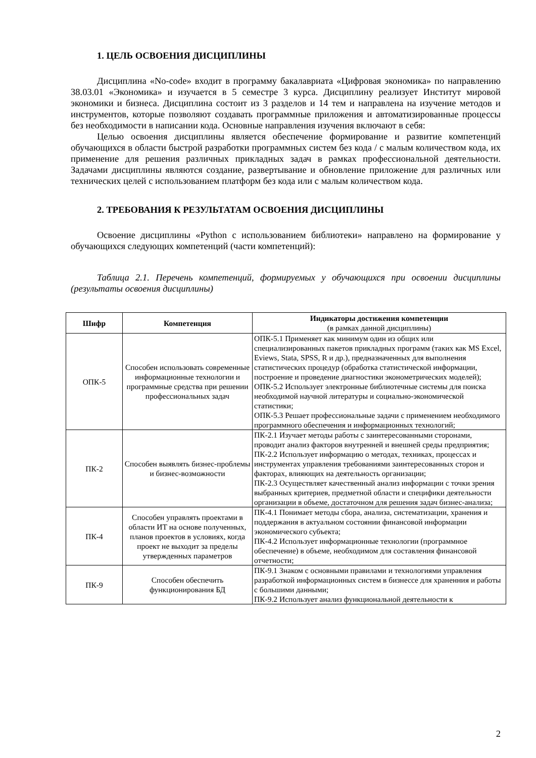1. ЦЕЛЬ ОСВОЕНИЯ ДИСЦИПЛИНЫ
Дисциплина «No-code» входит в программу бакалавриата «Цифровая экономика» по направлению 38.03.01 «Экономика» и изучается в 5 семестре 3 курса. Дисциплину реализует Институт мировой экономики и бизнеса. Дисциплина состоит из 3 разделов и 14 тем и направлена на изучение методов и инструментов, которые позволяют создавать программные приложения и автоматизированные процессы без необходимости в написании кода. Основные направления изучения включают в себя:
Целью освоения дисциплины является обеспечение формирование и развитие компетенций обучающихся в области быстрой разработки программных систем без кода / с малым количеством кода, их применение для решения различных прикладных задач в рамках профессиональной деятельности. Задачами дисциплины являются создание, развертывание и обновление приложение для различных или технических целей с использованием платформ без кода или с малым количеством кода.
2. ТРЕБОВАНИЯ К РЕЗУЛЬТАТАМ ОСВОЕНИЯ ДИСЦИПЛИНЫ
Освоение дисциплины «Python с использованием библиотеки» направлено на формирование у обучающихся следующих компетенций (части компетенций):
Таблица 2.1. Перечень компетенций, формируемых у обучающихся при освоении дисциплины (результаты освоения дисциплины)
| Шифр | Компетенция | Индикаторы достижения компетенции (в рамках данной дисциплины) |
| --- | --- | --- |
| ОПК-5 | Способен использовать современные информационные технологии и программные средства при решении профессиональных задач | ОПК-5.1 Применяет как минимум один из общих или специализированных пакетов прикладных программ (таких как MS Excel, Eviews, Stata, SPSS, R и др.), предназначенных для выполнения статистических процедур (обработка статистической информации, построение и проведение диагностики эконометрических моделей); ОПК-5.2 Использует электронные библиотечные системы для поиска необходимой научной литературы и социально-экономической статистики; ОПК-5.3 Решает профессиональные задачи с применением необходимого программного обеспечения и информационных технологий; |
| ПК-2 | Способен выявлять бизнес-проблемы и бизнес-возможности | ПК-2.1 Изучает методы работы с заинтересованными сторонами, проводит анализ факторов внутренней и внешней среды предприятия; ПК-2.2 Использует информацию о методах, техниках, процессах и инструментах управления требованиями заинтересованных сторон и факторах, влияющих на деятельность организации; ПК-2.3 Осуществляет качественный анализ информации с точки зрения выбранных критериев, предметной области и специфики деятельности организации в объеме, достаточном для решения задач бизнес-анализа; |
| ПК-4 | Способен управлять проектами в области ИТ на основе полученных, планов проектов в условиях, когда проект не выходит за пределы утвержденных параметров | ПК-4.1 Понимает методы сбора, анализа, систематизации, хранения и поддержания в актуальном состоянии финансовой информации экономического субъекта; ПК-4.2 Использует информационные технологии (программное обеспечение) в объеме, необходимом для составления финансовой отчетности; |
| ПК-9 | Способен обеспечить функционирования БД | ПК-9.1 Знаком с основными правилами и технологиями управления разработкой информационных систем в бизнессе для храненния и работы с большими данными; ПК-9.2 Использует анализ функциональной деятельности к |
2